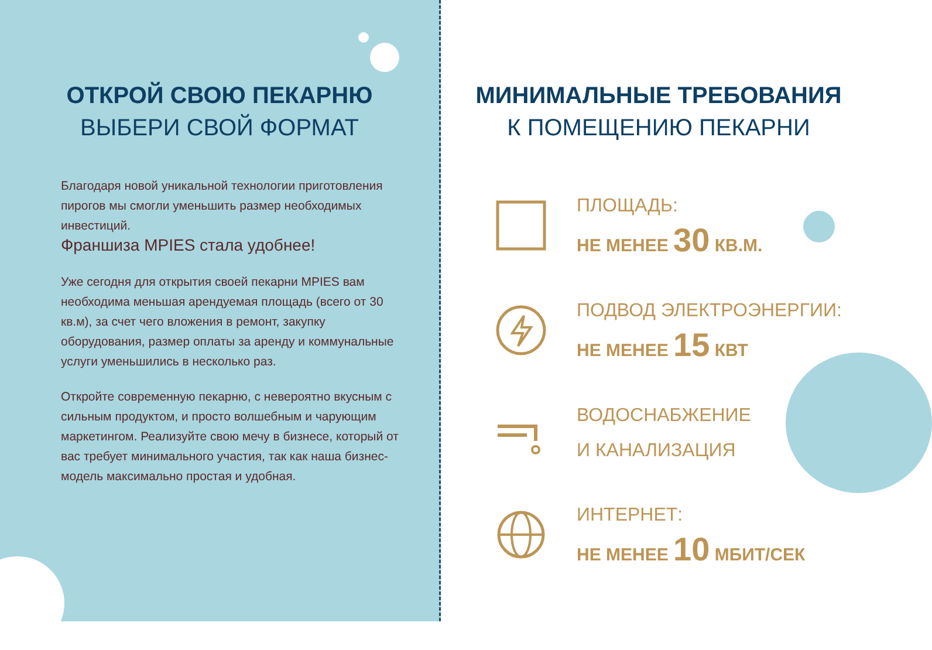ОТКРОЙ СВОЮ ПЕКАРНЮ
ВЫБЕРИ СВОЙ ФОРМАТ
Благодаря новой уникальной технологии приготовления пирогов мы смогли уменьшить размер необходимых инвестиций.
Франшиза MPIES стала удобнее!
Уже сегодня для открытия своей пекарни MPIES вам необходима меньшая арендуемая площадь (всего от 30 кв.м), за счет чего вложения в ремонт, закупку оборудования, размер оплаты за аренду и коммунальные услуги уменьшились в несколько раз.
Откройте современную пекарню, с невероятно вкусным с сильным продуктом, и просто волшебным и чарующим маркетингом. Реализуйте свою мечу в бизнесе, который от вас требует минимального участия, так как наша бизнес-модель максимально простая и удобная.
МИНИМАЛЬНЫЕ ТРЕБОВАНИЯ
К ПОМЕЩЕНИЮ ПЕКАРНИ
ПЛОЩАДЬ:
НЕ МЕНЕЕ 30 КВ.М.
ПОДВОД ЭЛЕКТРОЭНЕРГИИ:
НЕ МЕНЕЕ 15 КВТ
ВОДОСНАБЖЕНИЕ
И КАНАЛИЗАЦИЯ
ИНТЕРНЕТ:
НЕ МЕНЕЕ 10 МБИТ/СЕК